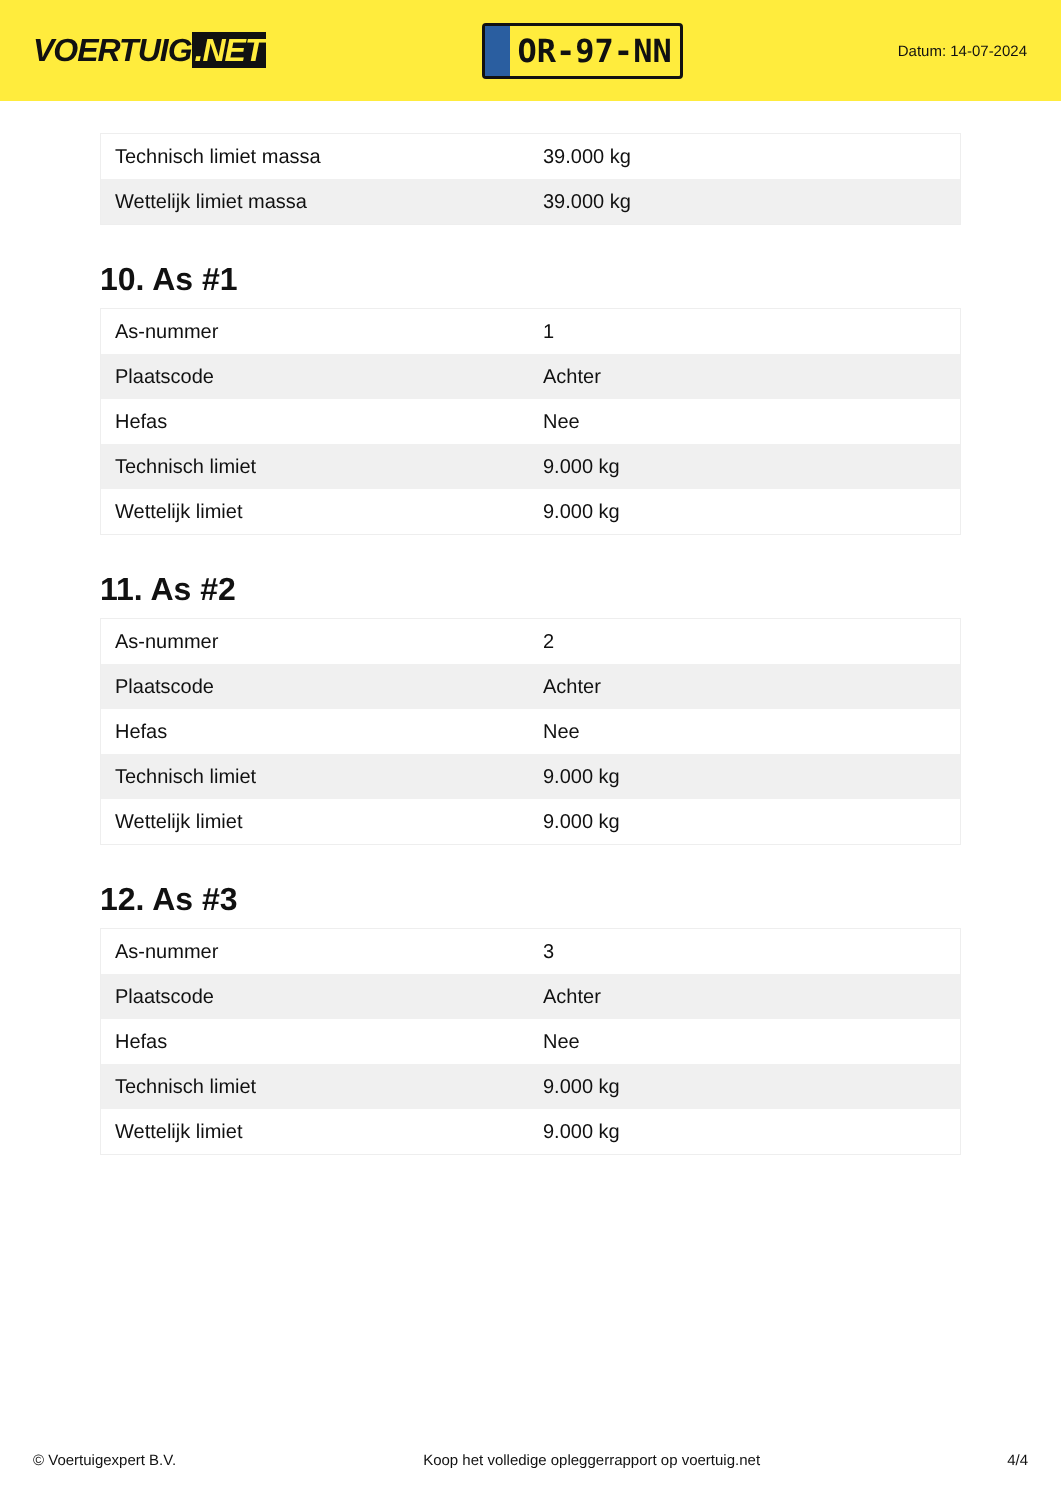VOERTUIG.NET
OR-97-NN
Datum: 14-07-2024
| Technisch limiet massa | 39.000 kg |
| Wettelijk limiet massa | 39.000 kg |
10. As #1
| As-nummer | 1 |
| Plaatscode | Achter |
| Hefas | Nee |
| Technisch limiet | 9.000 kg |
| Wettelijk limiet | 9.000 kg |
11. As #2
| As-nummer | 2 |
| Plaatscode | Achter |
| Hefas | Nee |
| Technisch limiet | 9.000 kg |
| Wettelijk limiet | 9.000 kg |
12. As #3
| As-nummer | 3 |
| Plaatscode | Achter |
| Hefas | Nee |
| Technisch limiet | 9.000 kg |
| Wettelijk limiet | 9.000 kg |
© Voertuigexpert B.V. Koop het volledige opleggerrapport op voertuig.net 4/4